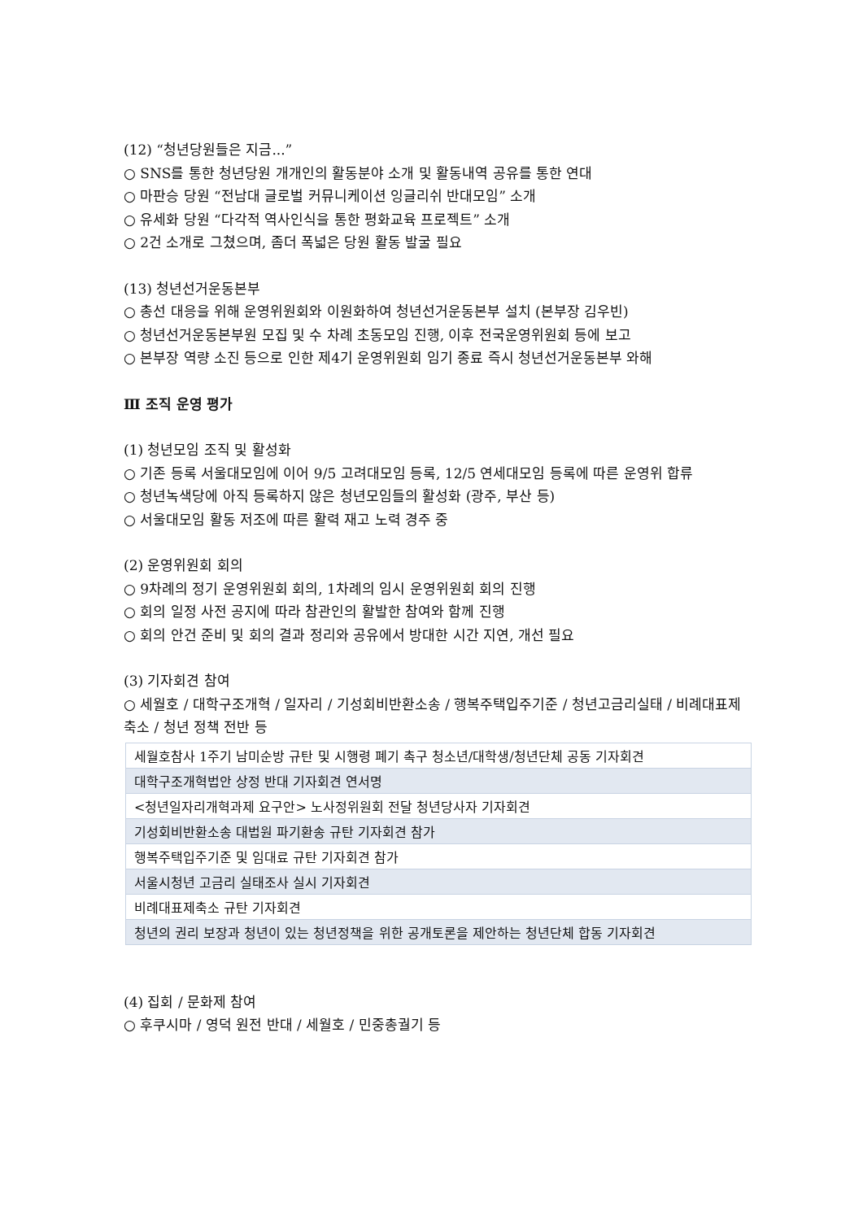(12) “청년당원들은 지금...”
○ SNS를 통한 청년당원 개개인의 활동분야 소개 및 활동내역 공유를 통한 연대
○ 마판승 당원 “전남대 글로벌 커뮤니케이션 잉글리쉬 반대모임” 소개
○ 유세화 당원 “다각적 역사인식을 통한 평화교육 프로젝트” 소개
○ 2건 소개로 그쳤으며, 좀더 폭넓은 당원 활동 발굴 필요
(13) 청년선거운동본부
○ 총선 대응을 위해 운영위원회와 이원화하여 청년선거운동본부 설치 (본부장 김우빈)
○ 청년선거운동본부원 모집 및 수 차례 초동모임 진행, 이후 전국운영위원회 등에 보고
○ 본부장 역량 소진 등으로 인한 제4기 운영위원회 임기 종료 즉시 청년선거운동본부 와해
Ⅲ 조직 운영 평가
(1) 청년모임 조직 및 활성화
○ 기존 등록 서울대모임에 이어 9/5 고려대모임 등록, 12/5 연세대모임 등록에 따른 운영위 합류
○ 청년녹색당에 아직 등록하지 않은 청년모임들의 활성화 (광주, 부산 등)
○ 서울대모임 활동 저조에 따른 활력 재고 노력 경주 중
(2) 운영위원회 회의
○ 9차례의 정기 운영위원회 회의, 1차례의 임시 운영위원회 회의 진행
○ 회의 일정 사전 공지에 따라 참관인의 활발한 참여와 함께 진행
○ 회의 안건 준비 및 회의 결과 정리와 공유에서 방대한 시간 지연, 개선 필요
(3) 기자회견 참여
○ 세월호 / 대학구조개혁 / 일자리 / 기성회비반환소송 / 행복주택입주기준 / 청년고금리실태 / 비례대표제축소 / 청년 정책 전반 등
| 세월호참사 1주기 남미순방 규탄 및 시행령 폐기 촉구 청소년/대학생/청년단체 공동 기자회견 |
| 대학구조개혁법안 상정 반대 기자회견 연서명 |
| <청년일자리개혁과제 요구안> 노사정위원회 전달 청년당사자 기자회견 |
| 기성회비반환소송 대법원 파기환송 규탄 기자회견 참가 |
| 행복주택입주기준 및 임대료 규탄 기자회견 참가 |
| 서울시청년 고금리 실태조사 실시 기자회견 |
| 비례대표제축소 규탄 기자회견 |
| 청년의 권리 보장과 청년이 있는 청년정책을 위한 공개토론을 제안하는 청년단체 합동 기자회견 |
(4) 집회 / 문화제 참여
○ 후쿠시마 / 영덕 원전 반대 / 세월호 / 민중총궐기 등